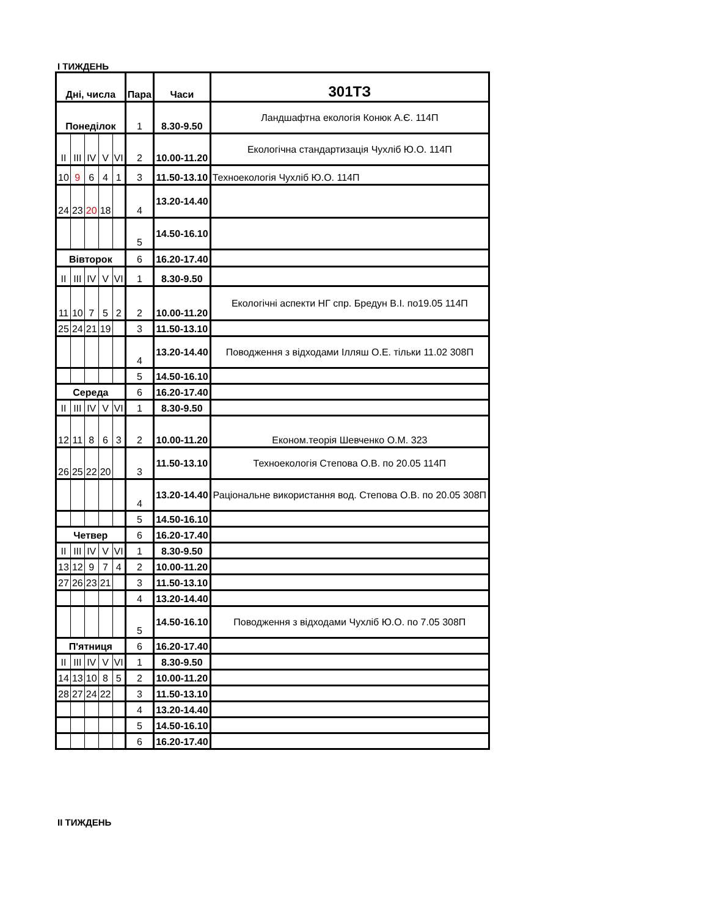І ТИЖДЕНЬ
| Дні, числа | | | | | Пара | Часи | 301ТЗ |
| --- | --- | --- | --- | --- | --- | --- | --- |
| Понеділок | | | | | 1 | 8.30-9.50 | Ландшафтна екологія Конюк А.Є. 114П |
| ІІ | ІІІ | IV | V | VI | 2 | 10.00-11.20 | Екологічна стандартизація Чухліб Ю.О. 114П |
| 10 | 9 | 6 | 4 | 1 | 3 | 11.50-13.10 | Техноекологія Чухліб Ю.О. 114П |
| 24 | 23 | 20 | 18 | | 4 | 13.20-14.40 | |
| | | | | | 5 | 14.50-16.10 | |
| Вівторок | | | | | 6 | 16.20-17.40 | |
| ІІ | ІІІ | IV | V | VI | 1 | 8.30-9.50 | |
| 11 | 10 | 7 | 5 | 2 | 2 | 10.00-11.20 | Екологічні аспекти НГ спр. Бредун В.І. по19.05 114П |
| 25 | 24 | 21 | 19 | | 3 | 11.50-13.10 | |
| | | | | | 4 | 13.20-14.40 | Поводження з відходами Ілляш О.Е. тільки 11.02 308П |
| | | | | | 5 | 14.50-16.10 | |
| Середа | | | | | 6 | 16.20-17.40 | |
| ІІ | ІІІ | IV | V | VI | 1 | 8.30-9.50 | |
| 12 | 11 | 8 | 6 | 3 | 2 | 10.00-11.20 | Економ.теорія Шевченко О.М. 323 |
| 26 | 25 | 22 | 20 | | 3 | 11.50-13.10 | Техноекологія Степова О.В. по 20.05 114П |
| | | | | | 4 | 13.20-14.40 | Раціональне використання вод. Степова О.В. по 20.05 308П |
| | | | | | 5 | 14.50-16.10 | |
| Четвер | | | | | 6 | 16.20-17.40 | |
| ІІ | ІІІ | IV | V | VI | 1 | 8.30-9.50 | |
| 13 | 12 | 9 | 7 | 4 | 2 | 10.00-11.20 | |
| 27 | 26 | 23 | 21 | | 3 | 11.50-13.10 | |
| | | | | | 4 | 13.20-14.40 | |
| | | | | | 5 | 14.50-16.10 | Поводження з відходами Чухліб Ю.О. по 7.05 308П |
| П'ятниця | | | | | 6 | 16.20-17.40 | |
| ІІ | ІІІ | IV | V | VI | 1 | 8.30-9.50 | |
| 14 | 13 | 10 | 8 | 5 | 2 | 10.00-11.20 | |
| 28 | 27 | 24 | 22 | | 3 | 11.50-13.10 | |
| | | | | | 4 | 13.20-14.40 | |
| | | | | | 5 | 14.50-16.10 | |
| | | | | | 6 | 16.20-17.40 | |
ІІ ТИЖДЕНЬ